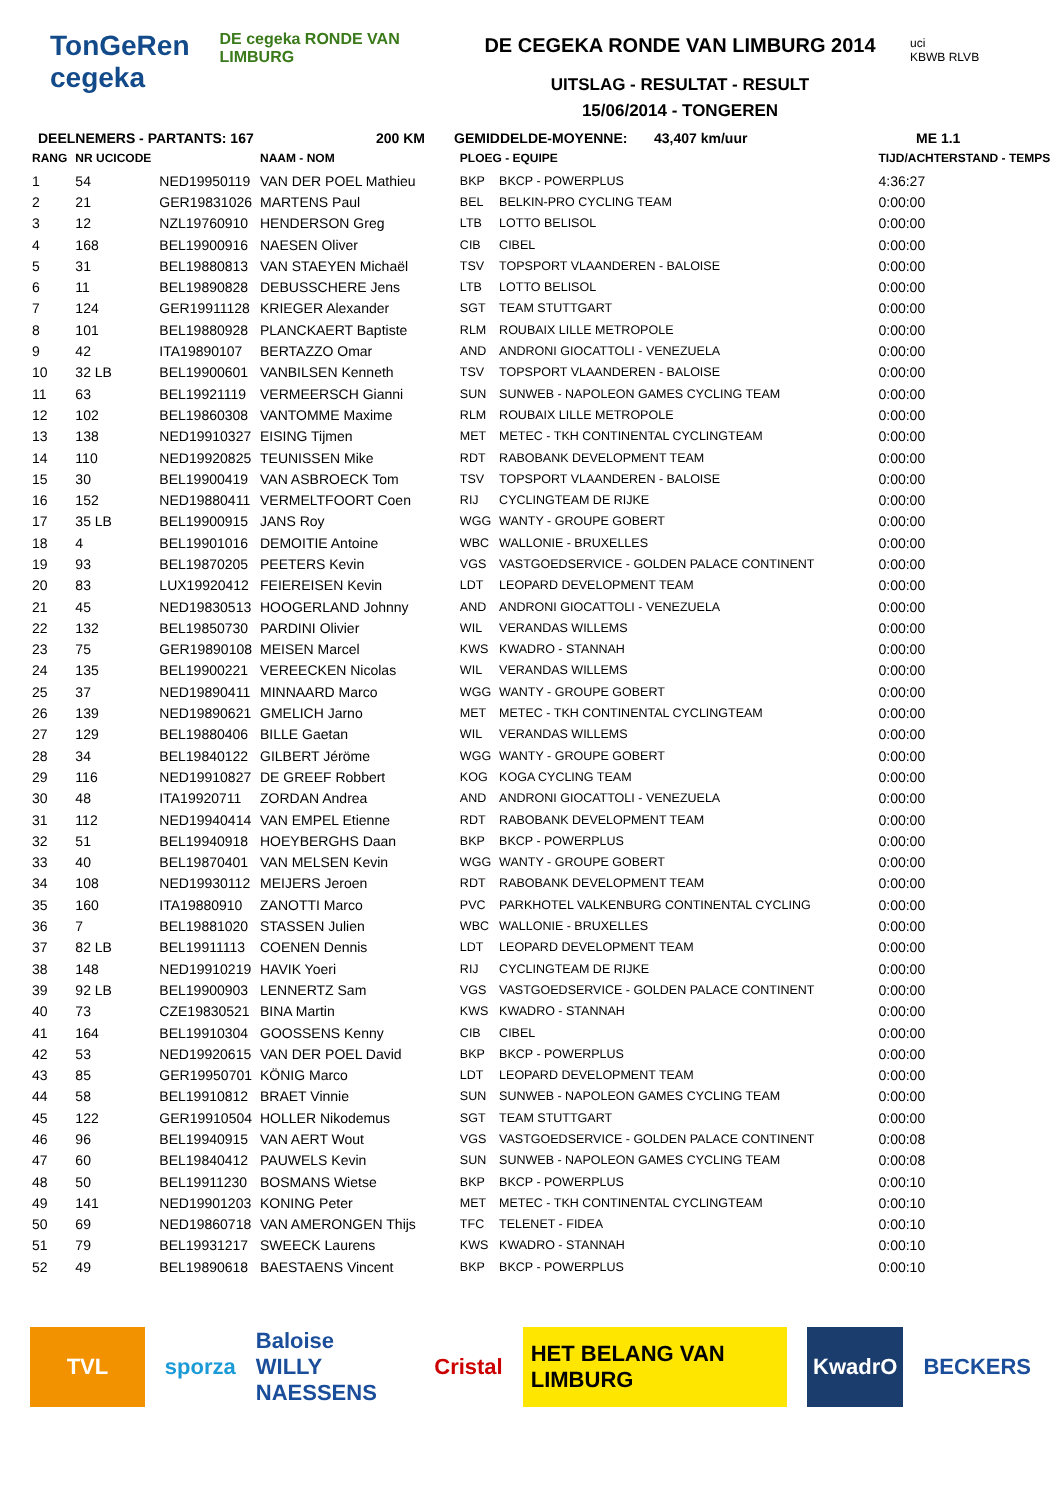TonGeRen
cegeka
DE cegeka RONDE VAN LIMBURG
DE CEGEKA RONDE VAN LIMBURG 2014
UITSLAG - RESULTAT - RESULT
15/06/2014 - TONGEREN
uci
KBWB RLVB
DEELNEMERS - PARTANTS: 167 200 KM GEMIDDELDE-MOYENNE: 43,407 km/uur ME 1.1
| RANG | NR UCICODE | | NAAM - NOM | PLOEG - EQUIPE | | TIJD/ACHTERSTAND - TEMPS |
| --- | --- | --- | --- | --- | --- | --- |
| 1 | 54 | NED19950119 | VAN DER POEL Mathieu | BKP | BKCP - POWERPLUS | 4:36:27 |
| 2 | 21 | GER19831026 | MARTENS Paul | BEL | BELKIN-PRO CYCLING TEAM | 0:00:00 |
| 3 | 12 | NZL19760910 | HENDERSON Greg | LTB | LOTTO BELISOL | 0:00:00 |
| 4 | 168 | BEL19900916 | NAESEN Oliver | CIB | CIBEL | 0:00:00 |
| 5 | 31 | BEL19880813 | VAN STAEYEN Michaël | TSV | TOPSPORT VLAANDEREN - BALOISE | 0:00:00 |
| 6 | 11 | BEL19890828 | DEBUSSCHERE Jens | LTB | LOTTO BELISOL | 0:00:00 |
| 7 | 124 | GER19911128 | KRIEGER Alexander | SGT | TEAM STUTTGART | 0:00:00 |
| 8 | 101 | BEL19880928 | PLANCKAERT Baptiste | RLM | ROUBAIX LILLE METROPOLE | 0:00:00 |
| 9 | 42 | ITA19890107 | BERTAZZO Omar | AND | ANDRONI GIOCATTOLI - VENEZUELA | 0:00:00 |
| 10 | 32 LB | BEL19900601 | VANBILSEN Kenneth | TSV | TOPSPORT VLAANDEREN - BALOISE | 0:00:00 |
| 11 | 63 | BEL19921119 | VERMEERSCH Gianni | SUN | SUNWEB - NAPOLEON GAMES CYCLING TEAM | 0:00:00 |
| 12 | 102 | BEL19860308 | VANTOMME Maxime | RLM | ROUBAIX LILLE METROPOLE | 0:00:00 |
| 13 | 138 | NED19910327 | EISING Tijmen | MET | METEC - TKH CONTINENTAL CYCLINGTEAM | 0:00:00 |
| 14 | 110 | NED19920825 | TEUNISSEN Mike | RDT | RABOBANK DEVELOPMENT TEAM | 0:00:00 |
| 15 | 30 | BEL19900419 | VAN ASBROECK Tom | TSV | TOPSPORT VLAANDEREN - BALOISE | 0:00:00 |
| 16 | 152 | NED19880411 | VERMELTFOORT Coen | RIJ | CYCLINGTEAM DE RIJKE | 0:00:00 |
| 17 | 35 LB | BEL19900915 | JANS Roy | WGG | WANTY - GROUPE GOBERT | 0:00:00 |
| 18 | 4 | BEL19901016 | DEMOITIE Antoine | WBC | WALLONIE - BRUXELLES | 0:00:00 |
| 19 | 93 | BEL19870205 | PEETERS Kevin | VGS | VASTGOEDSERVICE - GOLDEN PALACE CONTINENT | 0:00:00 |
| 20 | 83 | LUX19920412 | FEIEREISEN Kevin | LDT | LEOPARD DEVELOPMENT TEAM | 0:00:00 |
| 21 | 45 | NED19830513 | HOOGERLAND Johnny | AND | ANDRONI GIOCATTOLI - VENEZUELA | 0:00:00 |
| 22 | 132 | BEL19850730 | PARDINI Olivier | WIL | VERANDAS WILLEMS | 0:00:00 |
| 23 | 75 | GER19890108 | MEISEN Marcel | KWS | KWADRO - STANNAH | 0:00:00 |
| 24 | 135 | BEL19900221 | VEREECKEN Nicolas | WIL | VERANDAS WILLEMS | 0:00:00 |
| 25 | 37 | NED19890411 | MINNAARD Marco | WGG | WANTY - GROUPE GOBERT | 0:00:00 |
| 26 | 139 | NED19890621 | GMELICH Jarno | MET | METEC - TKH CONTINENTAL CYCLINGTEAM | 0:00:00 |
| 27 | 129 | BEL19880406 | BILLE Gaetan | WIL | VERANDAS WILLEMS | 0:00:00 |
| 28 | 34 | BEL19840122 | GILBERT Jéröme | WGG | WANTY - GROUPE GOBERT | 0:00:00 |
| 29 | 116 | NED19910827 | DE GREEF Robbert | KOG | KOGA CYCLING TEAM | 0:00:00 |
| 30 | 48 | ITA19920711 | ZORDAN Andrea | AND | ANDRONI GIOCATTOLI - VENEZUELA | 0:00:00 |
| 31 | 112 | NED19940414 | VAN EMPEL Etienne | RDT | RABOBANK DEVELOPMENT TEAM | 0:00:00 |
| 32 | 51 | BEL19940918 | HOEYBERGHS Daan | BKP | BKCP - POWERPLUS | 0:00:00 |
| 33 | 40 | BEL19870401 | VAN MELSEN Kevin | WGG | WANTY - GROUPE GOBERT | 0:00:00 |
| 34 | 108 | NED19930112 | MEIJERS Jeroen | RDT | RABOBANK DEVELOPMENT TEAM | 0:00:00 |
| 35 | 160 | ITA19880910 | ZANOTTI Marco | PVC | PARKHOTEL VALKENBURG CONTINENTAL CYCLING | 0:00:00 |
| 36 | 7 | BEL19881020 | STASSEN Julien | WBC | WALLONIE - BRUXELLES | 0:00:00 |
| 37 | 82 LB | BEL19911113 | COENEN Dennis | LDT | LEOPARD DEVELOPMENT TEAM | 0:00:00 |
| 38 | 148 | NED19910219 | HAVIK Yoeri | RIJ | CYCLINGTEAM DE RIJKE | 0:00:00 |
| 39 | 92 LB | BEL19900903 | LENNERTZ Sam | VGS | VASTGOEDSERVICE - GOLDEN PALACE CONTINENT | 0:00:00 |
| 40 | 73 | CZE19830521 | BINA Martin | KWS | KWADRO - STANNAH | 0:00:00 |
| 41 | 164 | BEL19910304 | GOOSSENS Kenny | CIB | CIBEL | 0:00:00 |
| 42 | 53 | NED19920615 | VAN DER POEL David | BKP | BKCP - POWERPLUS | 0:00:00 |
| 43 | 85 | GER19950701 | KÖNIG Marco | LDT | LEOPARD DEVELOPMENT TEAM | 0:00:00 |
| 44 | 58 | BEL19910812 | BRAET Vinnie | SUN | SUNWEB - NAPOLEON GAMES CYCLING TEAM | 0:00:00 |
| 45 | 122 | GER19910504 | HOLLER Nikodemus | SGT | TEAM STUTTGART | 0:00:00 |
| 46 | 96 | BEL19940915 | VAN AERT Wout | VGS | VASTGOEDSERVICE - GOLDEN PALACE CONTINENT | 0:00:08 |
| 47 | 60 | BEL19840412 | PAUWELS Kevin | SUN | SUNWEB - NAPOLEON GAMES CYCLING TEAM | 0:00:08 |
| 48 | 50 | BEL19911230 | BOSMANS Wietse | BKP | BKCP - POWERPLUS | 0:00:10 |
| 49 | 141 | NED19901203 | KONING Peter | MET | METEC - TKH CONTINENTAL CYCLINGTEAM | 0:00:10 |
| 50 | 69 | NED19860718 | VAN AMERONGEN Thijs | TFC | TELENET - FIDEA | 0:00:10 |
| 51 | 79 | BEL19931217 | SWEECK Laurens | KWS | KWADRO - STANNAH | 0:00:10 |
| 52 | 49 | BEL19890618 | BAESTAENS Vincent | BKP | BKCP - POWERPLUS | 0:00:10 |
TVL sporza Baloise
WILLY NAESSENS
Cristal HET BELANG VAN LIMBURG KwadrO BECKERS